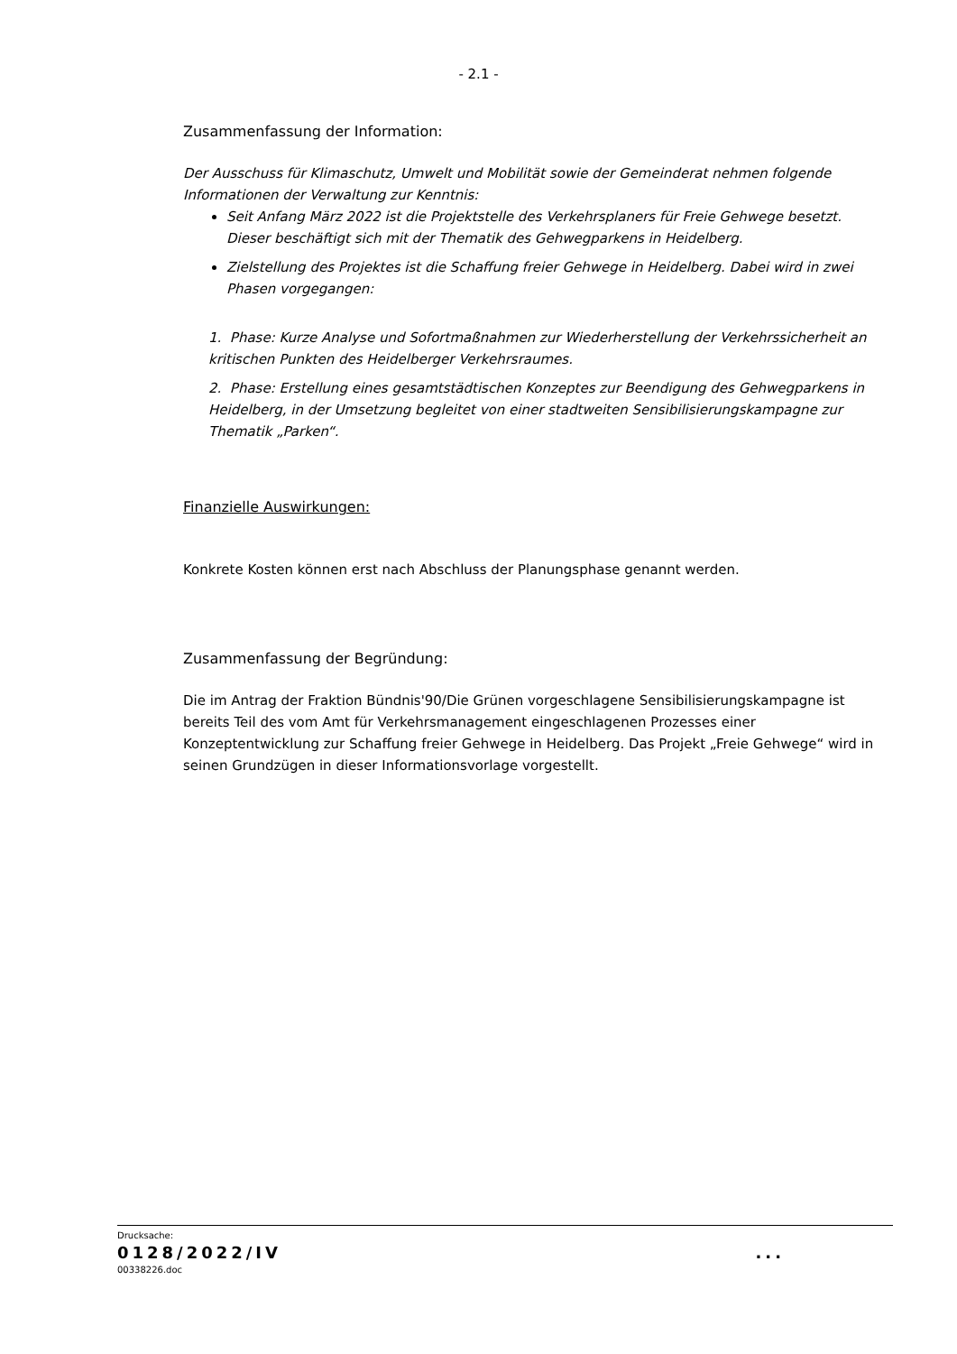- 2.1 -
Zusammenfassung der Information:
Der Ausschuss für Klimaschutz, Umwelt und Mobilität sowie der Gemeinderat nehmen folgende Informationen der Verwaltung zur Kenntnis:
Seit Anfang März 2022 ist die Projektstelle des Verkehrsplaners für Freie Gehwege besetzt. Dieser beschäftigt sich mit der Thematik des Gehwegparkens in Heidelberg.
Zielstellung des Projektes ist die Schaffung freier Gehwege in Heidelberg. Dabei wird in zwei Phasen vorgegangen:
1. Phase: Kurze Analyse und Sofortmaßnahmen zur Wiederherstellung der Verkehrssicherheit an kritischen Punkten des Heidelberger Verkehrsraumes.
2. Phase: Erstellung eines gesamtstädtischen Konzeptes zur Beendigung des Gehwegparkens in Heidelberg, in der Umsetzung begleitet von einer stadtweiten Sensibilisierungskampagne zur Thematik „Parken“.
Finanzielle Auswirkungen:
Konkrete Kosten können erst nach Abschluss der Planungsphase genannt werden.
Zusammenfassung der Begründung:
Die im Antrag der Fraktion Bündnis'90/Die Grünen vorgeschlagene Sensibilisierungskampagne ist bereits Teil des vom Amt für Verkehrsmanagement eingeschlagenen Prozesses einer Konzeptentwicklung zur Schaffung freier Gehwege in Heidelberg. Das Projekt „Freie Gehwege“ wird in seinen Grundzügen in dieser Informationsvorlage vorgestellt.
Drucksache:
0128/2022/IV...
00338226.doc